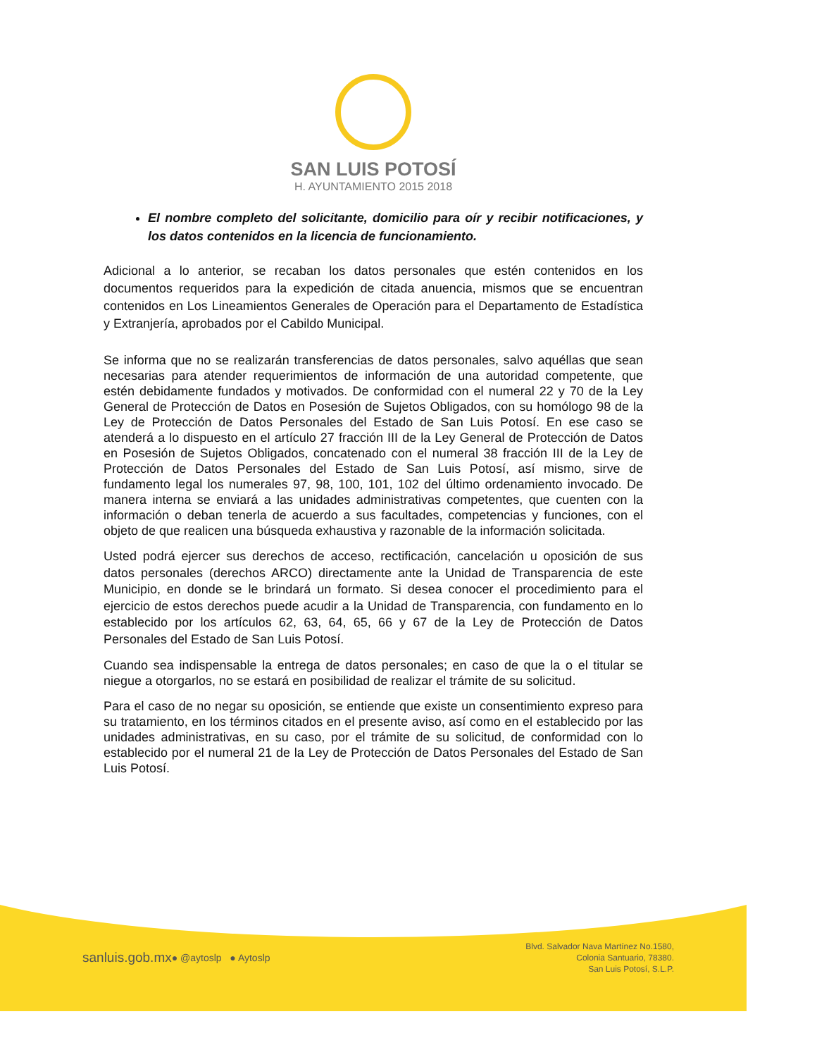SAN LUIS POTOSÍ
H. AYUNTAMIENTO 2015 2018
El nombre completo del solicitante, domicilio para oír y recibir notificaciones, y los datos contenidos en la licencia de funcionamiento.
Adicional a lo anterior, se recaban los datos personales que estén contenidos en los documentos requeridos para la expedición de citada anuencia, mismos que se encuentran contenidos en Los Lineamientos Generales de Operación para el Departamento de Estadística y Extranjería, aprobados por el Cabildo Municipal.
Se informa que no se realizarán transferencias de datos personales, salvo aquéllas que sean necesarias para atender requerimientos de información de una autoridad competente, que estén debidamente fundados y motivados. De conformidad con el numeral 22 y 70 de la Ley General de Protección de Datos en Posesión de Sujetos Obligados, con su homólogo 98 de la Ley de Protección de Datos Personales del Estado de San Luis Potosí. En ese caso se atenderá a lo dispuesto en el artículo 27 fracción III de la Ley General de Protección de Datos en Posesión de Sujetos Obligados, concatenado con el numeral 38 fracción III de la Ley de Protección de Datos Personales del Estado de San Luis Potosí, así mismo, sirve de fundamento legal los numerales 97, 98, 100, 101, 102 del último ordenamiento invocado. De manera interna se enviará a las unidades administrativas competentes, que cuenten con la información o deban tenerla de acuerdo a sus facultades, competencias y funciones, con el objeto de que realicen una búsqueda exhaustiva y razonable de la información solicitada.
Usted podrá ejercer sus derechos de acceso, rectificación, cancelación u oposición de sus datos personales (derechos ARCO) directamente ante la Unidad de Transparencia de este Municipio, en donde se le brindará un formato. Si desea conocer el procedimiento para el ejercicio de estos derechos puede acudir a la Unidad de Transparencia, con fundamento en lo establecido por los artículos 62, 63, 64, 65, 66 y 67 de la Ley de Protección de Datos Personales del Estado de San Luis Potosí.
Cuando sea indispensable la entrega de datos personales; en caso de que la o el titular se niegue a otorgarlos, no se estará en posibilidad de realizar el trámite de su solicitud.
Para el caso de no negar su oposición, se entiende que existe un consentimiento expreso para su tratamiento, en los términos citados en el presente aviso, así como en el establecido por las unidades administrativas, en su caso, por el trámite de su solicitud, de conformidad con lo establecido por el numeral 21 de la Ley de Protección de Datos Personales del Estado de San Luis Potosí.
sanluis.gob.mx ● @aytoslp ● Aytoslp Blvd. Salvador Nava Martínez No.1580,
Colonia Santuario, 78380.
San Luis Potosí, S.L.P.